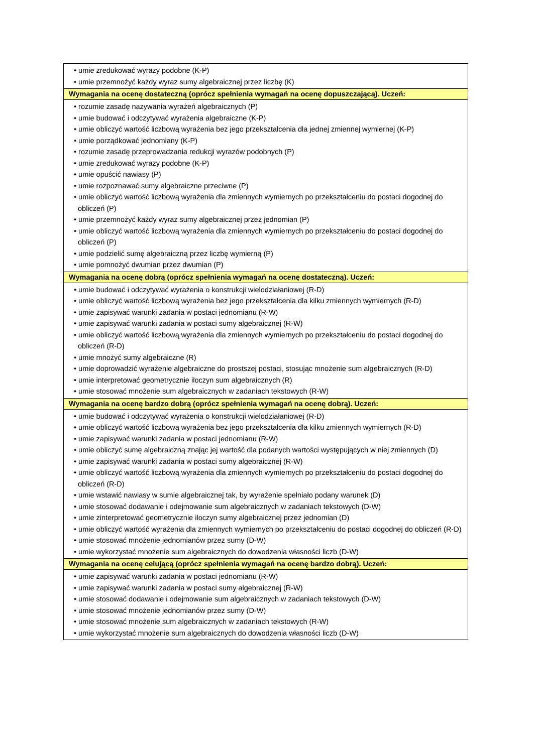| • umie zredukować wyrazy podobne (K-P) • umie przemnożyć każdy wyraz sumy algebraicznej przez liczbę (K) |
| Wymagania na ocenę dostateczną (oprócz spełnienia wymagań na ocenę dopuszczającą). Uczeń: |
| • rozumie zasadę nazywania wyrażeń algebraicznych (P) • umie budować i odczytywać wyrażenia algebraiczne (K-P) • umie obliczyć wartość liczbową wyrażenia bez jego przekształcenia dla jednej zmiennej wymiernej (K-P) • umie porządkować jednomiany (K-P) • rozumie zasadę przeprowadzania redukcji wyrazów podobnych (P) • umie zredukować wyrazy podobne (K-P) • umie opuścić nawiasy (P) • umie rozpoznawać sumy algebraiczne przeciwne (P) • umie obliczyć wartość liczbową wyrażenia dla zmiennych wymiernych po przekształceniu do postaci dogodnej do obliczeń (P) • umie przemnożyć każdy wyraz sumy algebraicznej przez jednomian (P) • umie obliczyć wartość liczbową wyrażenia dla zmiennych wymiernych po przekształceniu do postaci dogodnej do obliczeń (P) • umie podzielić sumę algebraiczną przez liczbę wymierną (P) • umie pomnożyć dwumian przez dwumian (P) |
| Wymagania na ocenę dobrą (oprócz spełnienia wymagań na ocenę dostateczną). Uczeń: |
| • umie budować i odczytywać wyrażenia o konstrukcji wielodziałaniowej (R-D) • umie obliczyć wartość liczbową wyrażenia bez jego przekształcenia dla kilku zmiennych wymiernych (R-D) • umie zapisywać warunki zadania w postaci jednomianu (R-W) • umie zapisywać warunki zadania w postaci sumy algebraicznej (R-W) • umie obliczyć wartość liczbową wyrażenia dla zmiennych wymiernych po przekształceniu do postaci dogodnej do obliczeń (R-D) • umie mnożyć sumy algebraiczne (R) • umie doprowadzić wyrażenie algebraiczne do prostszej postaci, stosując mnożenie sum algebraicznych (R-D) • umie interpretować geometrycznie iloczyn sum algebraicznych (R) • umie stosować mnożenie sum algebraicznych w zadaniach tekstowych (R-W) |
| Wymagania na ocenę bardzo dobrą (oprócz spełnienia wymagań na ocenę dobrą). Uczeń: |
| • umie budować i odczytywać wyrażenia o konstrukcji wielodziałaniowej (R-D) • umie obliczyć wartość liczbową wyrażenia bez jego przekształcenia dla kilku zmiennych wymiernych (R-D) • umie zapisywać warunki zadania w postaci jednomianu (R-W) • umie obliczyć sumę algebraiczną znając jej wartość dla podanych wartości występujących w niej zmiennych (D) • umie zapisywać warunki zadania w postaci sumy algebraicznej (R-W) • umie obliczyć wartość liczbową wyrażenia dla zmiennych wymiernych po przekształceniu do postaci dogodnej do obliczeń (R-D) • umie wstawić nawiasy w sumie algebraicznej tak, by wyrażenie spełniało podany warunek (D) • umie stosować dodawanie i odejmowanie sum algebraicznych w zadaniach tekstowych (D-W) • umie zinterpretować geometrycznie iloczyn sumy algebraicznej przez jednomian (D) • umie obliczyć wartość wyrażenia dla zmiennych wymiernych po przekształceniu do postaci dogodnej do obliczeń (R-D) • umie stosować mnożenie jednomianów przez sumy (D-W) • umie wykorzystać mnożenie sum algebraicznych do dowodzenia własności liczb (D-W) |
| Wymagania na ocenę celującą (oprócz spełnienia wymagań na ocenę bardzo dobrą). Uczeń: |
| • umie zapisywać warunki zadania w postaci jednomianu (R-W) • umie zapisywać warunki zadania w postaci sumy algebraicznej (R-W) • umie stosować dodawanie i odejmowanie sum algebraicznych w zadaniach tekstowych (D-W) • umie stosować mnożenie jednomianów przez sumy (D-W) • umie stosować mnożenie sum algebraicznych w zadaniach tekstowych (R-W) • umie wykorzystać mnożenie sum algebraicznych do dowodzenia własności liczb (D-W) |